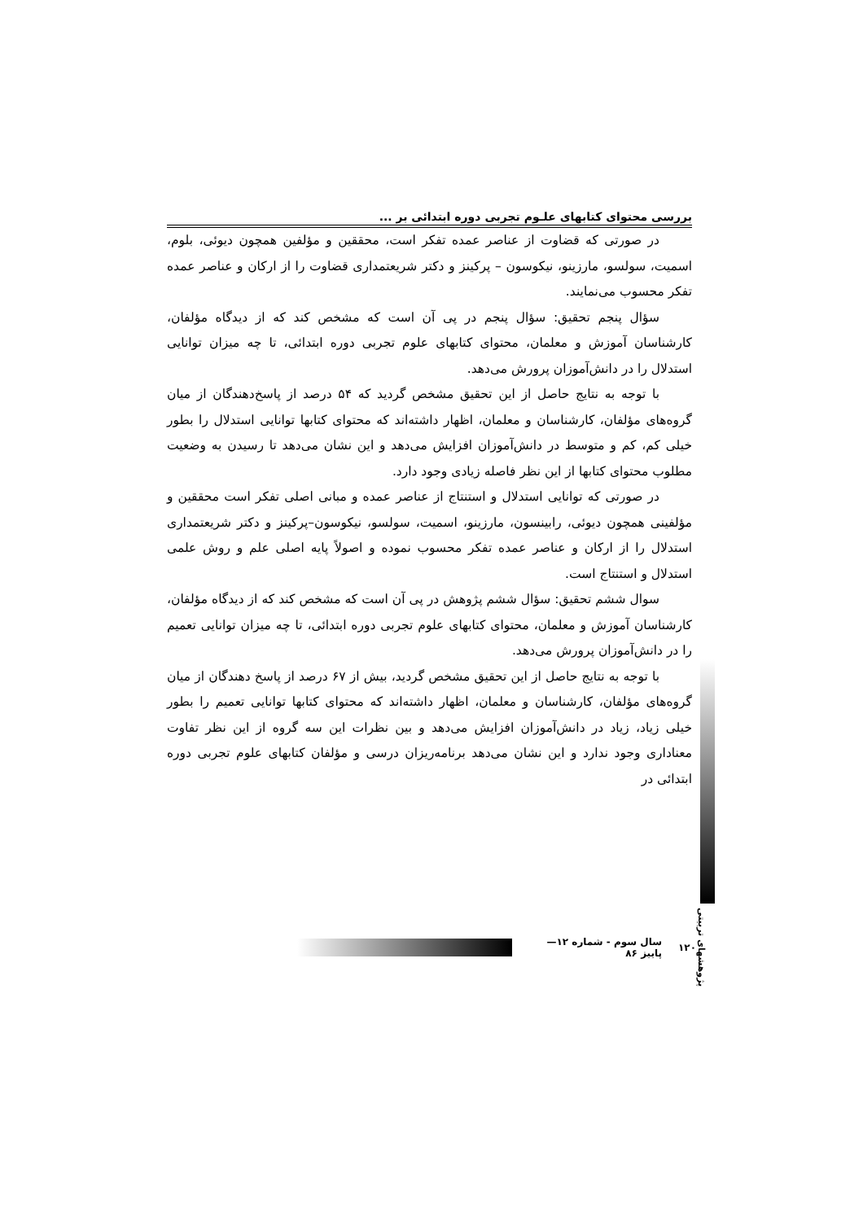بررسی محتوای کتابهای علـوم تجربی دوره ابتدائی بر ...
در صورتی که قضاوت از عناصر عمده تفکر است، محققین و مؤلفین همچون دیوئی، بلوم، اسمیت، سولسو، مارزینو، نیکوسون – پرکینز و دکتر شریعتمداری قضاوت را از ارکان و عناصر عمده تفکر محسوب می‌نمایند.
سؤال پنجم تحقیق: سؤال پنجم در پی آن است که مشخص کند که از دیدگاه مؤلفان، کارشناسان آموزش و معلمان، محتوای کتابهای علوم تجربی دوره ابتدائی، تا چه میزان توانایی استدلال را در دانش‌آموزان پرورش می‌دهد.
با توجه به نتایج حاصل از این تحقیق مشخص گردید که ۵۴ درصد از پاسخ‌دهندگان از میان گروه‌های مؤلفان، کارشناسان و معلمان، اظهار داشته‌اند که محتوای کتابها توانایی استدلال را بطور خیلی کم، کم و متوسط در دانش‌آموزان افزایش می‌دهد و این نشان می‌دهد تا رسیدن به وضعیت مطلوب محتوای کتابها از این نظر فاصله زیادی وجود دارد.
در صورتی که توانایی استدلال و استنتاج از عناصر عمده و مبانی اصلی تفکر است محققین و مؤلفینی همچون دیوئی، رابینسون، مارزینو، اسمیت، سولسو، نیکوسون–پرکینز و دکتر شریعتمداری استدلال را از ارکان و عناصر عمده تفکر محسوب نموده و اصولاً پایه اصلی علم و روش علمی استدلال و استنتاج است.
سوال ششم تحقیق: سؤال ششم پژوهش در پی آن است که مشخص کند که از دیدگاه مؤلفان، کارشناسان آموزش و معلمان، محتوای کتابهای علوم تجربی دوره ابتدائی، تا چه میزان توانایی تعمیم را در دانش‌آموزان پرورش می‌دهد.
با توجه به نتایج حاصل از این تحقیق مشخص گردید، بیش از ۶۷ درصد از پاسخ دهندگان از میان گروه‌های مؤلفان، کارشناسان و معلمان، اظهار داشته‌اند که محتوای کتابها توانایی تعمیم را بطور خیلی زیاد، زیاد در دانش‌آموزان افزایش می‌دهد و بین نظرات این سه گروه از این نظر تفاوت معناداری وجود ندارد و این نشان می‌دهد برنامه‌ریزان درسی و مؤلفان کتابهای علوم تجربی دوره ابتدائی در
پژوهشهای تربیتی
۱۲۰ سال سوم - شماره ۱۲—پاییز ۸۶